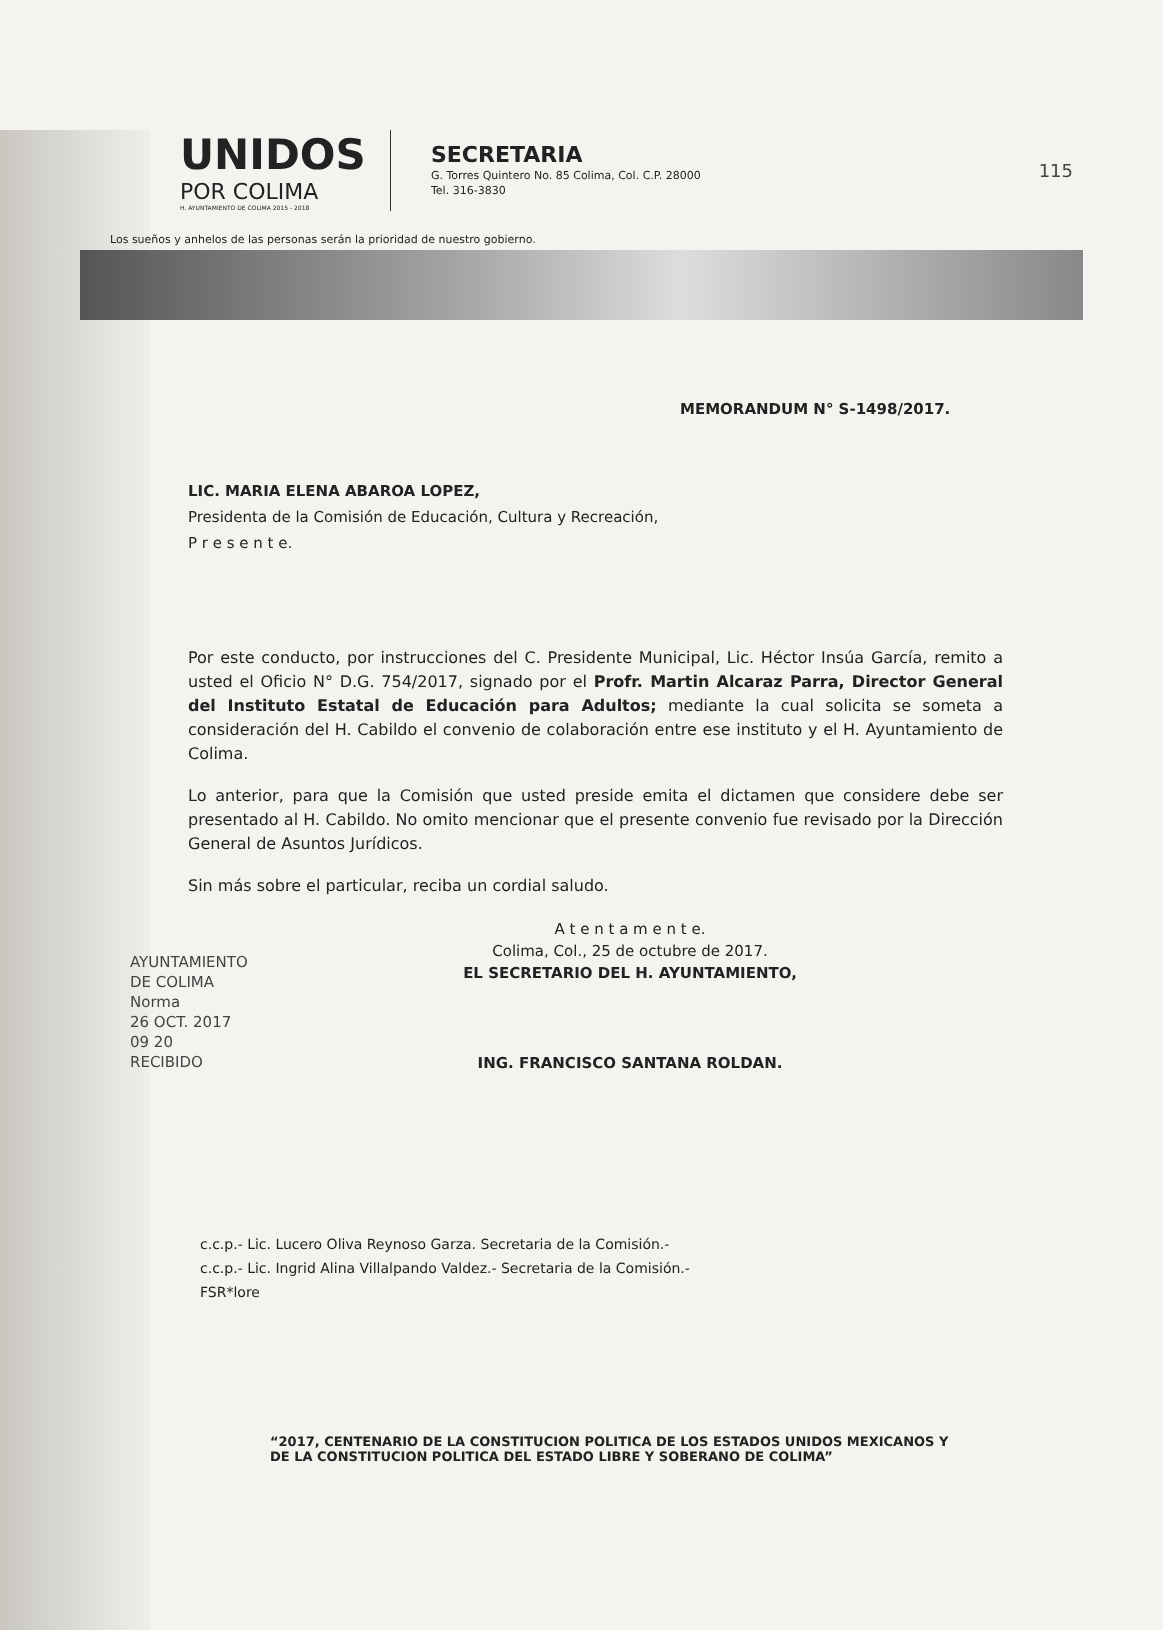115
UNIDOS
POR COLIMA
H. AYUNTAMIENTO DE COLIMA 2015 - 2018
SECRETARIA
G. Torres Quintero No. 85 Colima, Col. C.P. 28000
Tel. 316-3830
Los sueños y anhelos de las personas serán la prioridad de nuestro gobierno.
MEMORANDUM N° S-1498/2017.
LIC. MARIA ELENA ABAROA LOPEZ,
Presidenta de la Comisión de Educación, Cultura y Recreación,
P r e s e n t e.
Por este conducto, por instrucciones del C. Presidente Municipal, Lic. Héctor Insúa García, remito a usted el Oficio N° D.G. 754/2017, signado por el Profr. Martin Alcaraz Parra, Director General del Instituto Estatal de Educación para Adultos; mediante la cual solicita se someta a consideración del H. Cabildo el convenio de colaboración entre ese instituto y el H. Ayuntamiento de Colima.
Lo anterior, para que la Comisión que usted preside emita el dictamen que considere debe ser presentado al H. Cabildo. No omito mencionar que el presente convenio fue revisado por la Dirección General de Asuntos Jurídicos.
Sin más sobre el particular, reciba un cordial saludo.
A t e n t a m e n t e.
Colima, Col., 25 de octubre de 2017.
EL SECRETARIO DEL H. AYUNTAMIENTO,
ING. FRANCISCO SANTANA ROLDAN.
AYUNTAMIENTO
DE COLIMA
Norma
26 OCT. 2017
09 20
RECIBIDO
c.c.p.- Lic. Lucero Oliva Reynoso Garza. Secretaria de la Comisión.-
c.c.p.- Lic. Ingrid Alina Villalpando Valdez.- Secretaria de la Comisión.-
FSR*lore
“2017, CENTENARIO DE LA CONSTITUCION POLITICA DE LOS ESTADOS UNIDOS MEXICANOS Y
DE LA CONSTITUCION POLITICA DEL ESTADO LIBRE Y SOBERANO DE COLIMA”